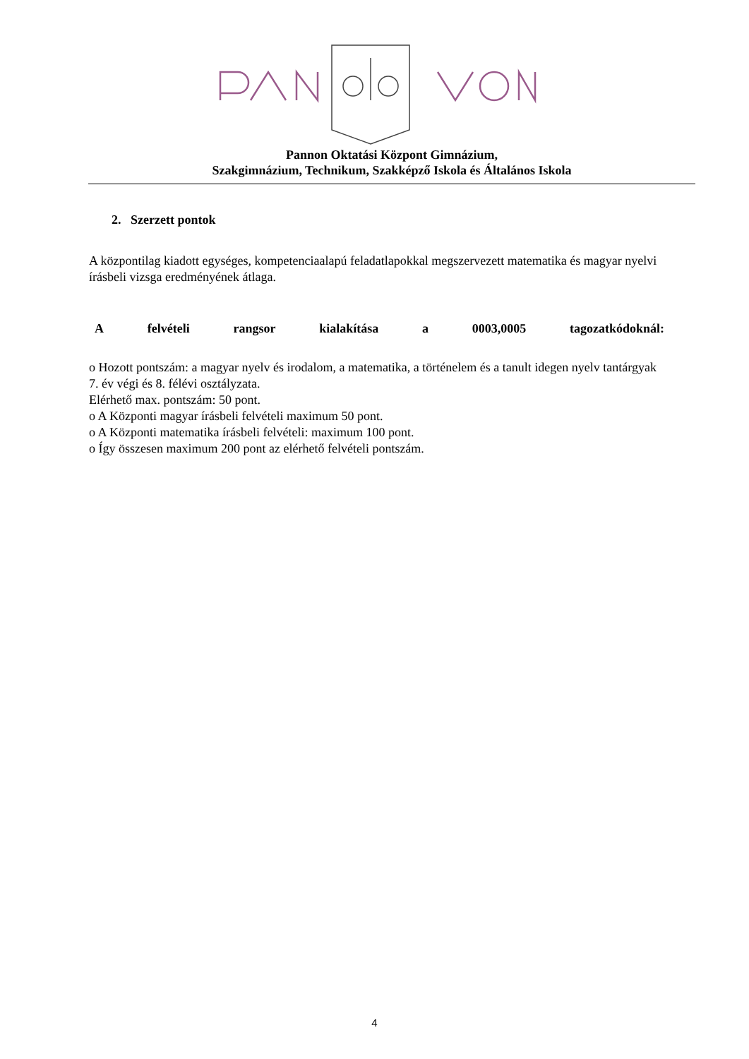Pannon Oktatási Központ Gimnázium,
Szakgimnázium, Technikum, Szakképző Iskola és Általános Iskola
2. Szerzett pontok
A központilag kiadott egységes, kompetenciaalapú feladatlapokkal megszervezett matematika és magyar nyelvi írásbeli vizsga eredményének átlaga.
A felvételi rangsor kialakítása a 0003,0005 tagozatkódoknál:
o Hozott pontszám: a magyar nyelv és irodalom, a matematika, a történelem és a tanult idegen nyelv tantárgyak 7. év végi és 8. félévi osztályzata.
Elérhető max. pontszám: 50 pont.
o A Központi magyar írásbeli felvételi maximum 50 pont.
o A Központi matematika írásbeli felvételi: maximum 100 pont.
o Így összesen maximum 200 pont az elérhető felvételi pontszám.
4